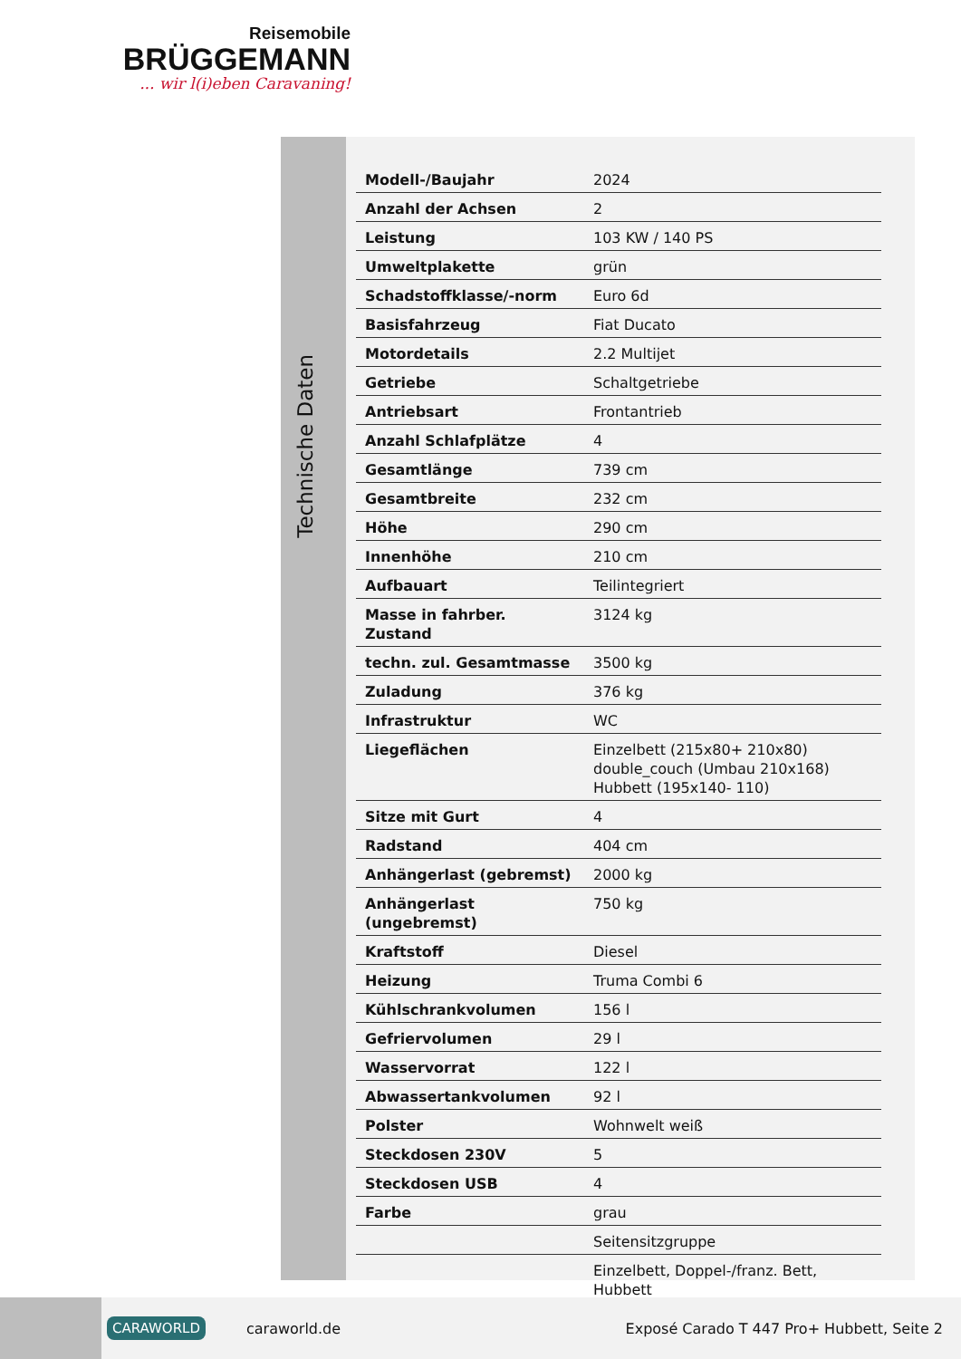Reisemobile
BRÜGGEMANN
... wir l(i)eben Caravaning!
Technische Daten
| Modell-/Baujahr | 2024 |
| Anzahl der Achsen | 2 |
| Leistung | 103 KW / 140 PS |
| Umweltplakette | grün |
| Schadstoffklasse/-norm | Euro 6d |
| Basisfahrzeug | Fiat Ducato |
| Motordetails | 2.2 Multijet |
| Getriebe | Schaltgetriebe |
| Antriebsart | Frontantrieb |
| Anzahl Schlafplätze | 4 |
| Gesamtlänge | 739 cm |
| Gesamtbreite | 232 cm |
| Höhe | 290 cm |
| Innenhöhe | 210 cm |
| Aufbauart | Teilintegriert |
| Masse in fahrber. Zustand | 3124 kg |
| techn. zul. Gesamtmasse | 3500 kg |
| Zuladung | 376 kg |
| Infrastruktur | WC |
| Liegeflächen | Einzelbett (215x80+ 210x80) double_couch (Umbau 210x168) Hubbett (195x140- 110) |
| Sitze mit Gurt | 4 |
| Radstand | 404 cm |
| Anhängerlast (gebremst) | 2000 kg |
| Anhängerlast (ungebremst) | 750 kg |
| Kraftstoff | Diesel |
| Heizung | Truma Combi 6 |
| Kühlschrankvolumen | 156 l |
| Gefriervolumen | 29 l |
| Wasservorrat | 122 l |
| Abwassertankvolumen | 92 l |
| Polster | Wohnwelt weiß |
| Steckdosen 230V | 5 |
| Steckdosen USB | 4 |
| Farbe | grau |
| | Seitensitzgruppe |
| | Einzelbett, Doppel-/franz. Bett, Hubbett |
CARAWORLD caraworld.de Exposé Carado T 447 Pro+ Hubbett, Seite 2